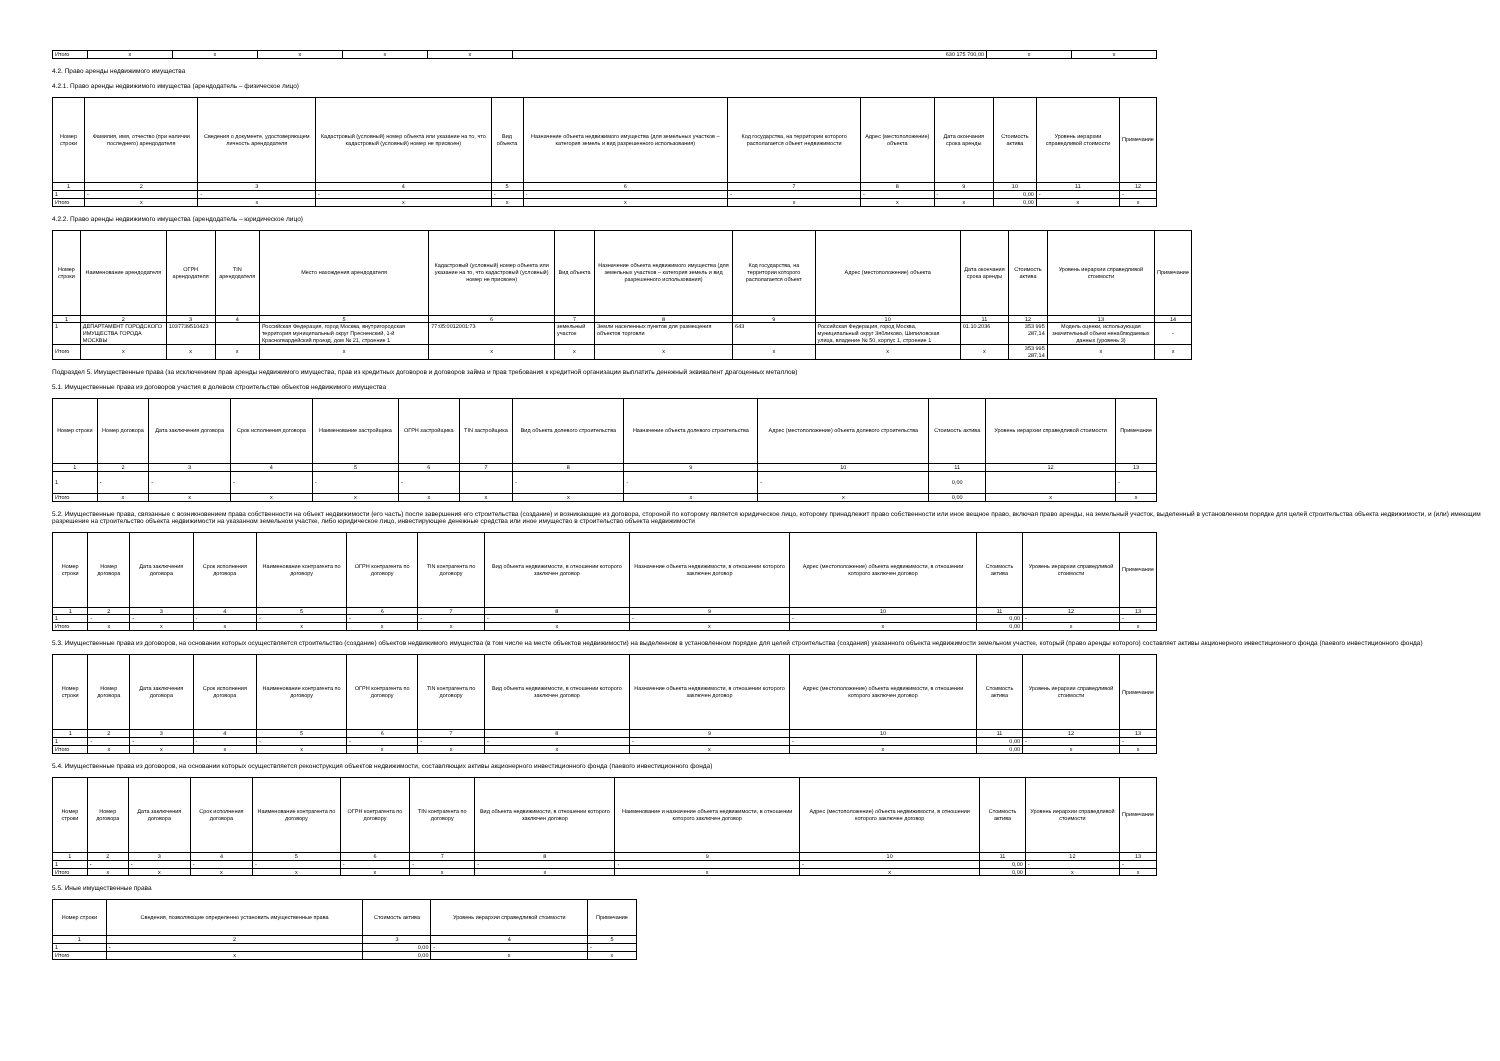| Итого | x | x | x | x | x | 630 175 700,00 | x | x |
4.2. Право аренды недвижимого имущества
4.2.1. Право аренды недвижимого имущества (арендодатель – физическое лицо)
| Номер строки | Фамилия, имя, отчество (при наличии последнего) арендодателя | Сведения о документе, удостоверяющем личность арендодателя | Кадастровый (условный) номер объекта или указание на то, что кадастровый (условный) номер не присвоен) | Вид объекта | Назначение объекта недвижимого имущества (для земельных участков – категория земель и вид разрешенного использования) | Код государства, на территории которого располагается объект недвижимости | Адрес (местоположение) объекта | Дата окончания срока аренды | Стоимость актива | Уровень иерархии справедливой стоимости | Примечание |
| --- | --- | --- | --- | --- | --- | --- | --- | --- | --- | --- | --- |
| 1 | 2 | 3 | 4 | 5 | 6 | 7 | 8 | 9 | 10 | 11 | 12 |
| 1 | - | - | - | - | - | - | - | - | 0,00 | - | - |
| Итого | x | x | x | x | x | x | x | x | 0,00 | x | x |
4.2.2. Право аренды недвижимого имущества (арендодатель – юридическое лицо)
| Номер строки | Наименование арендодателя | ОГРН арендодателя | TIN арендодателя | Место нахождения арендодателя | Кадастровый (условный) номер объекта или указание на то, что кадастровый (условный) номер не присвоен) | Вид объекта | Назначение объекта недвижимого имущества (для земельных участков – категория земель и вид разрешенного использования) | Код государства, на территории которого располагается объект | Адрес (местоположение) объекта | Дата окончания срока аренды | Стоимость актива | Уровень иерархии справедливой стоимости | Примечание |
| --- | --- | --- | --- | --- | --- | --- | --- | --- | --- | --- | --- | --- | --- |
| 1 | 2 | 3 | 4 | 5 | 6 | 7 | 8 | 9 | 10 | 11 | 12 | 13 | 14 |
| 1 | ДЕПАРТАМЕНТ ГОРОДСКОГО ИМУЩЕСТВА ГОРОДА МОСКВЫ | 1037739510423 | | Российская Федерация, город Москва, внутригородская территория муниципальный округ Пресненский, 1-й Красногвардейский проезд, дом № 21, строение 1 | 77:05:0012001:73 | земельный участок | Земли населенных пунктов для размещения объектов торговли | 643 | Российская Федерация, город Москва, муниципальный округ Зябликово, Шипиловская улица, владение № 50, корпус 1, строение 1 | 01.10.2036 | 353 995 287,14 | Модель оценки, использующая значительный объем ненаблюдаемых данных (уровень 3) | - |
| Итого | x | x | x | x | x | x | x | x | x | x | 353 995 287,14 | x | x |
Подраздел 5. Имущественные права (за исключением прав аренды недвижимого имущества, прав из кредитных договоров и договоров займа и прав требования к кредитной организации выплатить денежный эквивалент драгоценных металлов)
5.1. Имущественные права из договоров участия в долевом строительстве объектов недвижимого имущества
| Номер строки | Номер договора | Дата заключения договора | Срок исполнения договора | Наименование застройщика | ОГРН застройщика | TIN застройщика | Вид объекта долевого строительства | Назначение объекта долевого строительства | Адрес (местоположение) объекта долевого строительства | Стоимость актива | Уровень иерархии справедливой стоимости | Примечание |
| --- | --- | --- | --- | --- | --- | --- | --- | --- | --- | --- | --- | --- |
| 1 | 2 | 3 | 4 | 5 | 6 | 7 | 8 | 9 | 10 | 11 | 12 | 13 |
| 1 | - | - | - | - | - | | - | - | - | 0,00 | | - |
| Итого | x | x | x | x | x | x | x | x | x | 0,00 | x | x |
5.2. Имущественные права, связанные с возникновением права собственности на объект недвижимости (его часть) после завершения его строительства (создание) и возникающие из договора, стороной по которому является юридическое лицо, которому принадлежит право собственности или иное вещное право, включая право аренды, на земельный участок, выделенный в установленном порядке для целей строительства объекта недвижимости, и (или) имеющим разрешение на строительство объекта недвижимости на указанном земельном участке, либо юридическое лицо, инвестирующее денежные средства или иное имущество в строительство объекта недвижимости
| Номер строки | Номер договора | Дата заключения договора | Срок исполнения договора | Наименование контрагента по договору | ОГРН контрагента по договору | TIN контрагента по договору | Вид объекта недвижимости, в отношении которого заключен договор | Назначение объекта недвижимости, в отношении которого заключен договор | Адрес (местоположение) объекта недвижимости, в отношении которого заключен договор | Стоимость актива | Уровень иерархии справедливой стоимости | Примечание |
| --- | --- | --- | --- | --- | --- | --- | --- | --- | --- | --- | --- | --- |
| 1 | 2 | 3 | 4 | 5 | 6 | 7 | 8 | 9 | 10 | 11 | 12 | 13 |
| 1 | - | - | - | - | - | - | - | - | - | 0,00 | - | - |
| Итого | x | x | x | x | x | x | x | x | x | 0,00 | x | x |
5.3. Имущественные права из договоров, на основании которых осуществляется строительство (создание) объектов недвижимого имущества (в том числе на месте объектов недвижимости) на выделенном в установленном порядке для целей строительства (создания) указанного объекта недвижимости земельном участке, который (право аренды которого) составляет активы акционерного инвестиционного фонда (паевого инвестиционного фонда)
| Номер строки | Номер договора | Дата заключения договора | Срок исполнения договора | Наименование контрагента по договору | ОГРН контрагента по договору | TIN контрагента по договору | Вид объекта недвижимости, в отношении которого заключен договор | Назначение объекта недвижимости, в отношении которого заключен договор | Адрес (местоположение) объекта недвижимости, в отношении которого заключен договор | Стоимость актива | Уровень иерархии справедливой стоимости | Примечание |
| --- | --- | --- | --- | --- | --- | --- | --- | --- | --- | --- | --- | --- |
| 1 | 2 | 3 | 4 | 5 | 6 | 7 | 8 | 9 | 10 | 11 | 12 | 13 |
| 1 | - | - | - | - | - | - | - | - | - | 0,00 | - | - |
| Итого | x | x | x | x | x | x | x | x | x | 0,00 | x | x |
5.4. Имущественные права из договоров, на основании которых осуществляется реконструкция объектов недвижимости, составляющих активы акционерного инвестиционного фонда (паевого инвестиционного фонда)
| Номер строки | Номер договора | Дата заключения договора | Срок исполнения договора | Наименование контрагента по договору | ОГРН контрагента по договору | TIN контрагента по договору | Вид объекта недвижимости, в отношении которого заключен договор | Наименование и назначение объекта недвижимости, в отношении которого заключен договор | Адрес (местоположение) объекта недвижимости, в отношении которого заключен договор | Стоимость актива | Уровень иерархии справедливой стоимости | Примечание |
| --- | --- | --- | --- | --- | --- | --- | --- | --- | --- | --- | --- | --- |
| 1 | 2 | 3 | 4 | 5 | 6 | 7 | 8 | 9 | 10 | 11 | 12 | 13 |
| 1 | - | - | - | - | - | - | - | - | - | 0,00 | - | - |
| Итого | x | x | x | x | x | x | x | x | x | 0,00 | x | x |
5.5. Иные имущественные права
| Номер строки | Сведения, позволяющие определенно установить имущественные права | Стоимость актива | Уровень иерархии справедливой стоимости | Примечание |
| --- | --- | --- | --- | --- |
| 1 | 2 | 3 | 4 | 5 |
| 1 | - | 0,00 | - | - |
| Итого | x | 0,00 | x | x |